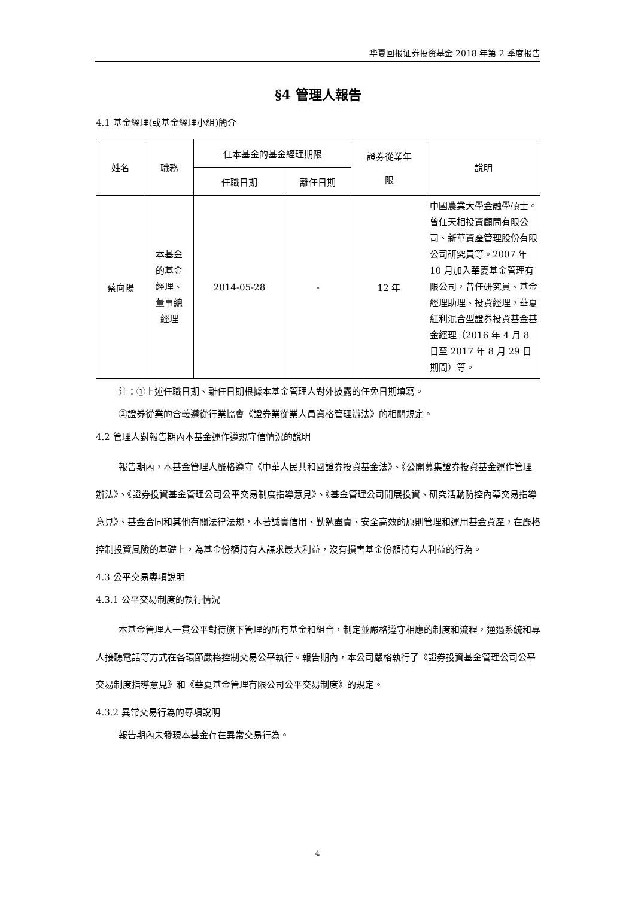华夏回报证券投资基金 2018 年第 2 季度报告
§4 管理人報告
4.1 基金經理(或基金經理小組)簡介
| 姓名 | 職務 | 任本基金的基金經理期限 | | 證券從業年 限 | 說明 |
| --- | --- | --- | --- | --- | --- |
| | | 任職日期 | 離任日期 | | |
| 蔡向陽 | 本基金 的基金 經理、 董事總 經理 | 2014-05-28 | - | 12 年 | 中國農業大學金融學碩士。曾任天相投資顧問有限公司、新華資產管理股份有限公司研究員等。2007 年 10 月加入華夏基金管理有限公司，曾任研究員、基金經理助理、投資經理，華夏紅利混合型證券投資基金基金經理（2016 年 4 月 8 日至 2017 年 8 月 29 日期間）等。 |
注：①上述任職日期、離任日期根據本基金管理人對外披露的任免日期填寫。
②證券從業的含義遵從行業協會《證券業從業人員資格管理辦法》的相關規定。
4.2 管理人對報告期內本基金運作遵規守信情況的說明
報告期內，本基金管理人嚴格遵守《中華人民共和國證券投資基金法》、《公開募集證券投資基金運作管理辦法》、《證券投資基金管理公司公平交易制度指導意見》、《基金管理公司開展投資、研究活動防控內幕交易指導意見》、基金合同和其他有關法律法規，本著誠實信用、勤勉盡責、安全高效的原則管理和運用基金資產，在嚴格控制投資風險的基礎上，為基金份額持有人謀求最大利益，沒有損害基金份額持有人利益的行為。
4.3 公平交易專項說明
4.3.1 公平交易制度的執行情況
本基金管理人一貫公平對待旗下管理的所有基金和組合，制定並嚴格遵守相應的制度和流程，通過系統和專人接聽電話等方式在各環節嚴格控制交易公平執行。報告期內，本公司嚴格執行了《證券投資基金管理公司公平交易制度指導意見》和《華夏基金管理有限公司公平交易制度》的規定。
4.3.2 異常交易行為的專項說明
報告期內未發現本基金存在異常交易行為。
4